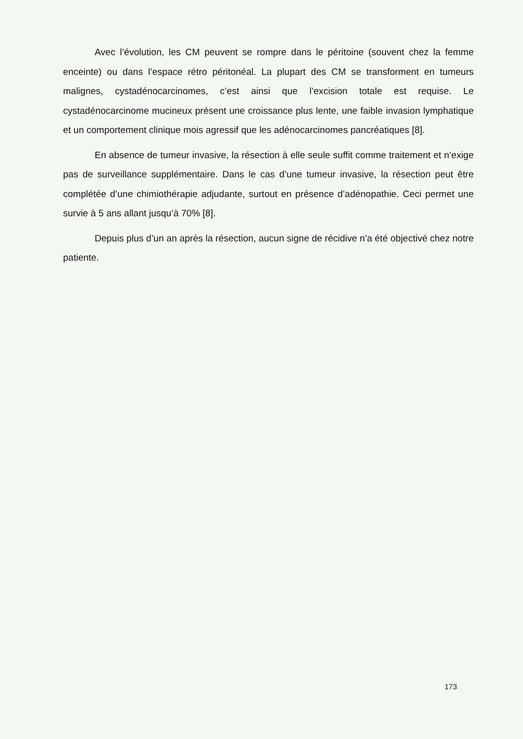Avec l’évolution, les CM peuvent se rompre dans le péritoine (souvent chez la femme enceinte) ou dans l’espace rétro péritonéal. La plupart des CM se transforment en tumeurs malignes, cystadénocarcinomes, c’est ainsi que l’excision totale est requise. Le cystadénocarcinome mucineux présent une croissance plus lente, une faible invasion lymphatique et un comportement clinique mois agressif que les adénocarcinomes pancréatiques [8].
En absence de tumeur invasive, la résection à elle seule suffit comme traitement et n’exige pas de surveillance supplémentaire. Dans le cas d’une tumeur invasive, la résection peut être complétée d’une chimiothérapie adjudante, surtout en présence d’adénopathie. Ceci permet une survie à 5 ans allant jusqu’à 70% [8].
Depuis plus d’un an après la résection, aucun signe de récidive n’a été objectivé chez notre patiente.
173